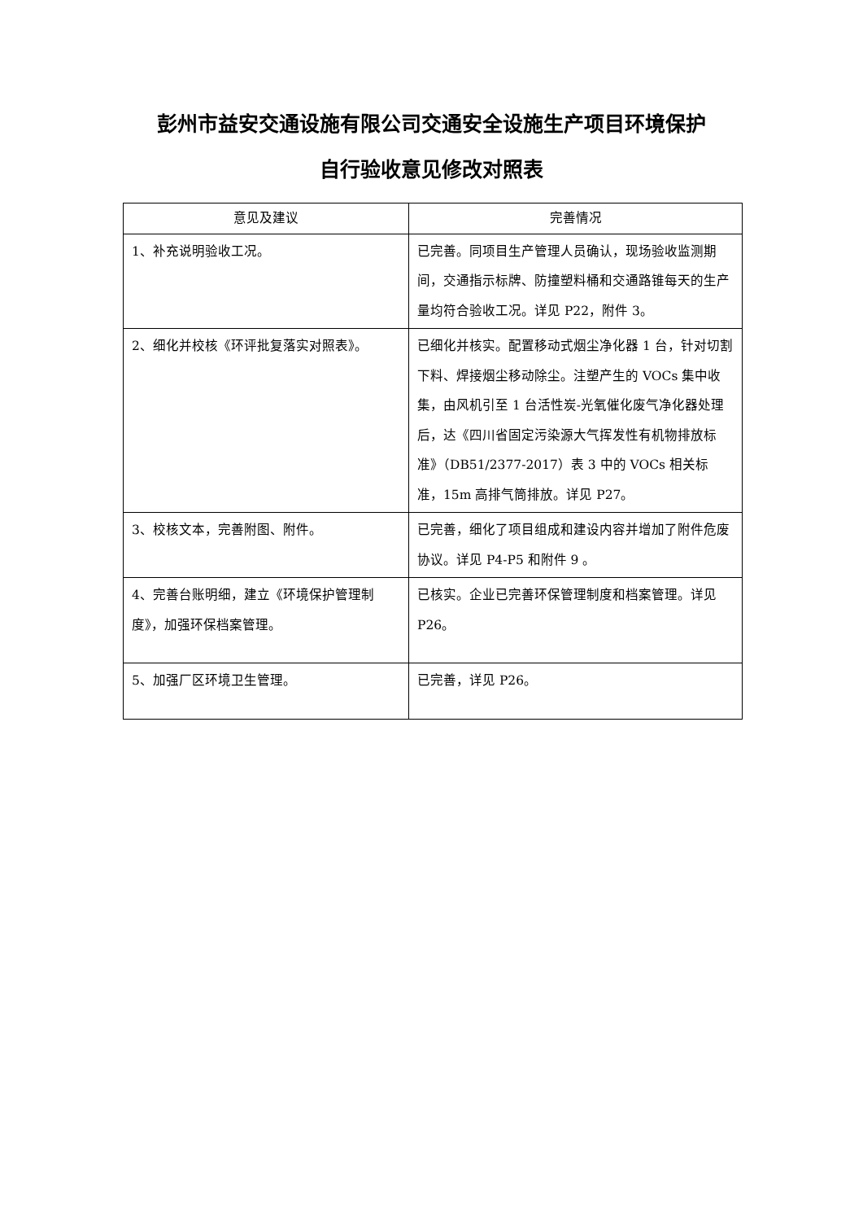彭州市益安交通设施有限公司交通安全设施生产项目环境保护
自行验收意见修改对照表
| 意见及建议 | 完善情况 |
| --- | --- |
| 1、补充说明验收工况。 | 已完善。同项目生产管理人员确认，现场验收监测期间，交通指示标牌、防撞塑料桶和交通路锥每天的生产量均符合验收工况。详见 P22，附件 3。 |
| 2、细化并校核《环评批复落实对照表》。 | 已细化并核实。配置移动式烟尘净化器 1 台，针对切割下料、焊接烟尘移动除尘。注塑产生的 VOCs 集中收集，由风机引至 1 台活性炭-光氧催化废气净化器处理后，达《四川省固定污染源大气挥发性有机物排放标准》（DB51/2377-2017）表 3 中的 VOCs 相关标准，15m 高排气筒排放。详见 P27。 |
| 3、校核文本，完善附图、附件。 | 已完善，细化了项目组成和建设内容并增加了附件危废协议。详见 P4-P5 和附件 9 。 |
| 4、完善台账明细，建立《环境保护管理制度》，加强环保档案管理。 | 已核实。企业已完善环保管理制度和档案管理。详见 P26。 |
| 5、加强厂区环境卫生管理。 | 已完善，详见 P26。 |